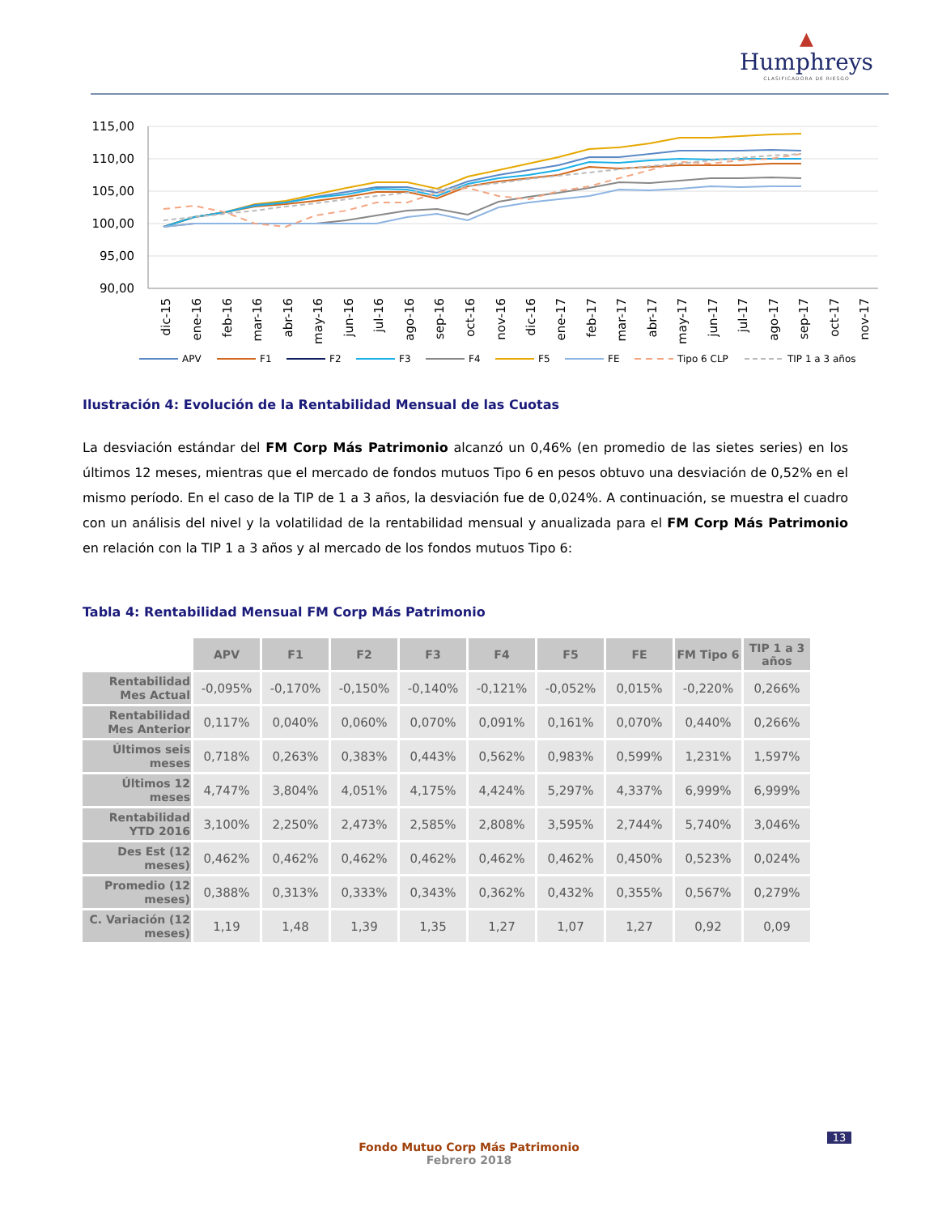▲
Humphreys
CLASIFICADORA DE RIESGO
115,00
110,00
105,00
100,00
95,00
90,00
dic-15
ene-16
feb-16
mar-16
abr-16
may-16
jun-16
jul-16
ago-16
sep-16
oct-16
nov-16
dic-16
ene-17
feb-17
mar-17
abr-17
may-17
jun-17
jul-17
ago-17
sep-17
oct-17
nov-17
APV
F1
F2
F3
F4
F5
FE
Tipo 6 CLP
TIP 1 a 3 años
Ilustración 4: Evolución de la Rentabilidad Mensual de las Cuotas
La desviación estándar del FM Corp Más Patrimonio alcanzó un 0,46% (en promedio de las sietes series) en los últimos 12 meses, mientras que el mercado de fondos mutuos Tipo 6 en pesos obtuvo una desviación de 0,52% en el mismo período. En el caso de la TIP de 1 a 3 años, la desviación fue de 0,024%. A continuación, se muestra el cuadro con un análisis del nivel y la volatilidad de la rentabilidad mensual y anualizada para el FM Corp Más Patrimonio en relación con la TIP 1 a 3 años y al mercado de los fondos mutuos Tipo 6:
Tabla 4: Rentabilidad Mensual FM Corp Más Patrimonio
| | APV | F1 | F2 | F3 | F4 | F5 | FE | FM Tipo 6 | TIP 1 a 3 años |
| Rentabilidad Mes Actual | -0,095% | -0,170% | -0,150% | -0,140% | -0,121% | -0,052% | 0,015% | -0,220% | 0,266% |
| Rentabilidad Mes Anterior | 0,117% | 0,040% | 0,060% | 0,070% | 0,091% | 0,161% | 0,070% | 0,440% | 0,266% |
| Últimos seis meses | 0,718% | 0,263% | 0,383% | 0,443% | 0,562% | 0,983% | 0,599% | 1,231% | 1,597% |
| Últimos 12 meses | 4,747% | 3,804% | 4,051% | 4,175% | 4,424% | 5,297% | 4,337% | 6,999% | 6,999% |
| Rentabilidad YTD 2016 | 3,100% | 2,250% | 2,473% | 2,585% | 2,808% | 3,595% | 2,744% | 5,740% | 3,046% |
| Des Est (12 meses) | 0,462% | 0,462% | 0,462% | 0,462% | 0,462% | 0,462% | 0,450% | 0,523% | 0,024% |
| Promedio (12 meses) | 0,388% | 0,313% | 0,333% | 0,343% | 0,362% | 0,432% | 0,355% | 0,567% | 0,279% |
| C. Variación (12 meses) | 1,19 | 1,48 | 1,39 | 1,35 | 1,27 | 1,07 | 1,27 | 0,92 | 0,09 |
13
Fondo Mutuo Corp Más Patrimonio
Febrero 2018